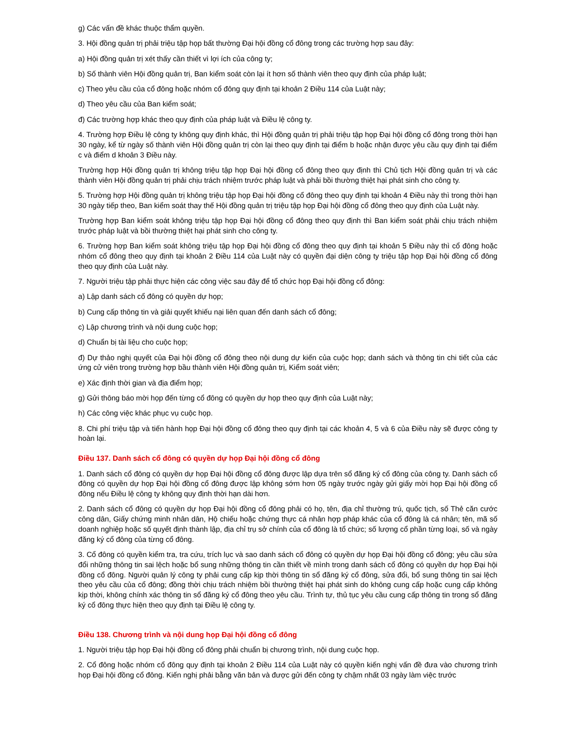g) Các vấn đề khác thuộc thẩm quyền.
3. Hội đồng quản trị phải triệu tập họp bất thường Đại hội đồng cổ đông trong các trường hợp sau đây:
a) Hội đồng quản trị xét thấy cần thiết vì lợi ích của công ty;
b) Số thành viên Hội đồng quản trị, Ban kiểm soát còn lại ít hơn số thành viên theo quy định của pháp luật;
c) Theo yêu cầu của cổ đông hoặc nhóm cổ đông quy định tại khoản 2 Điều 114 của Luật này;
d) Theo yêu cầu của Ban kiểm soát;
đ) Các trường hợp khác theo quy định của pháp luật và Điều lệ công ty.
4. Trường hợp Điều lệ công ty không quy định khác, thì Hội đồng quản trị phải triệu tập họp Đại hội đồng cổ đông trong thời hạn 30 ngày, kể từ ngày số thành viên Hội đồng quản trị còn lại theo quy định tại điểm b hoặc nhận được yêu cầu quy định tại điểm c và điểm d khoản 3 Điều này.
Trường hợp Hội đồng quản trị không triệu tập họp Đại hội đồng cổ đông theo quy định thì Chủ tịch Hội đồng quản trị và các thành viên Hội đồng quản trị phải chịu trách nhiệm trước pháp luật và phải bồi thường thiệt hại phát sinh cho công ty.
5. Trường hợp Hội đồng quản trị không triệu tập họp Đại hội đồng cổ đông theo quy định tại khoản 4 Điều này thì trong thời hạn 30 ngày tiếp theo, Ban kiểm soát thay thế Hội đồng quản trị triệu tập họp Đại hội đồng cổ đông theo quy định của Luật này.
Trường hợp Ban kiểm soát không triệu tập họp Đại hội đồng cổ đông theo quy định thì Ban kiểm soát phải chịu trách nhiệm trước pháp luật và bồi thường thiệt hại phát sinh cho công ty.
6. Trường hợp Ban kiểm soát không triệu tập họp Đại hội đồng cổ đông theo quy định tại khoản 5 Điều này thì cổ đông hoặc nhóm cổ đông theo quy định tại khoản 2 Điều 114 của Luật này có quyền đại diện công ty triệu tập họp Đại hội đồng cổ đông theo quy định của Luật này.
7. Người triệu tập phải thực hiện các công việc sau đây để tổ chức họp Đại hội đồng cổ đông:
a) Lập danh sách cổ đông có quyền dự họp;
b) Cung cấp thông tin và giải quyết khiếu nại liên quan đến danh sách cổ đông;
c) Lập chương trình và nội dung cuộc họp;
d) Chuẩn bị tài liệu cho cuộc họp;
đ) Dự thảo nghị quyết của Đại hội đồng cổ đông theo nội dung dự kiến của cuộc họp; danh sách và thông tin chi tiết của các ứng cử viên trong trường hợp bầu thành viên Hội đồng quản trị, Kiểm soát viên;
e) Xác định thời gian và địa điểm họp;
g) Gửi thông báo mời họp đến từng cổ đông có quyền dự họp theo quy định của Luật này;
h) Các công việc khác phục vụ cuộc họp.
8. Chi phí triệu tập và tiến hành họp Đại hội đồng cổ đông theo quy định tại các khoản 4, 5 và 6 của Điều này sẽ được công ty hoàn lại.
Điều 137. Danh sách cổ đông có quyền dự họp Đại hội đồng cổ đông
1. Danh sách cổ đông có quyền dự họp Đại hội đồng cổ đông được lập dựa trên sổ đăng ký cổ đông của công ty. Danh sách cổ đông có quyền dự họp Đại hội đồng cổ đông được lập không sớm hơn 05 ngày trước ngày gửi giấy mời họp Đại hội đồng cổ đông nếu Điều lệ công ty không quy định thời hạn dài hơn.
2. Danh sách cổ đông có quyền dự họp Đại hội đồng cổ đông phải có họ, tên, địa chỉ thường trú, quốc tịch, số Thẻ căn cước công dân, Giấy chứng minh nhân dân, Hộ chiếu hoặc chứng thực cá nhân hợp pháp khác của cổ đông là cá nhân; tên, mã số doanh nghiệp hoặc số quyết định thành lập, địa chỉ trụ sở chính của cổ đông là tổ chức; số lượng cổ phần từng loại, số và ngày đăng ký cổ đông của từng cổ đông.
3. Cổ đông có quyền kiểm tra, tra cứu, trích lục và sao danh sách cổ đông có quyền dự họp Đại hội đồng cổ đông; yêu cầu sửa đổi những thông tin sai lệch hoặc bổ sung những thông tin cần thiết về mình trong danh sách cổ đông có quyền dự họp Đại hội đồng cổ đông. Người quản lý công ty phải cung cấp kịp thời thông tin sổ đăng ký cổ đông, sửa đổi, bổ sung thông tin sai lệch theo yêu cầu của cổ đông; đồng thời chịu trách nhiệm bồi thường thiệt hại phát sinh do không cung cấp hoặc cung cấp không kịp thời, không chính xác thông tin sổ đăng ký cổ đông theo yêu cầu. Trình tự, thủ tục yêu cầu cung cấp thông tin trong sổ đăng ký cổ đông thực hiện theo quy định tại Điều lệ công ty.
Điều 138. Chương trình và nội dung họp Đại hội đồng cổ đông
1. Người triệu tập họp Đại hội đồng cổ đông phải chuẩn bị chương trình, nội dung cuộc họp.
2. Cổ đông hoặc nhóm cổ đông quy định tại khoản 2 Điều 114 của Luật này có quyền kiến nghị vấn đề đưa vào chương trình họp Đại hội đồng cổ đông. Kiến nghị phải bằng văn bản và được gửi đến công ty chậm nhất 03 ngày làm việc trước